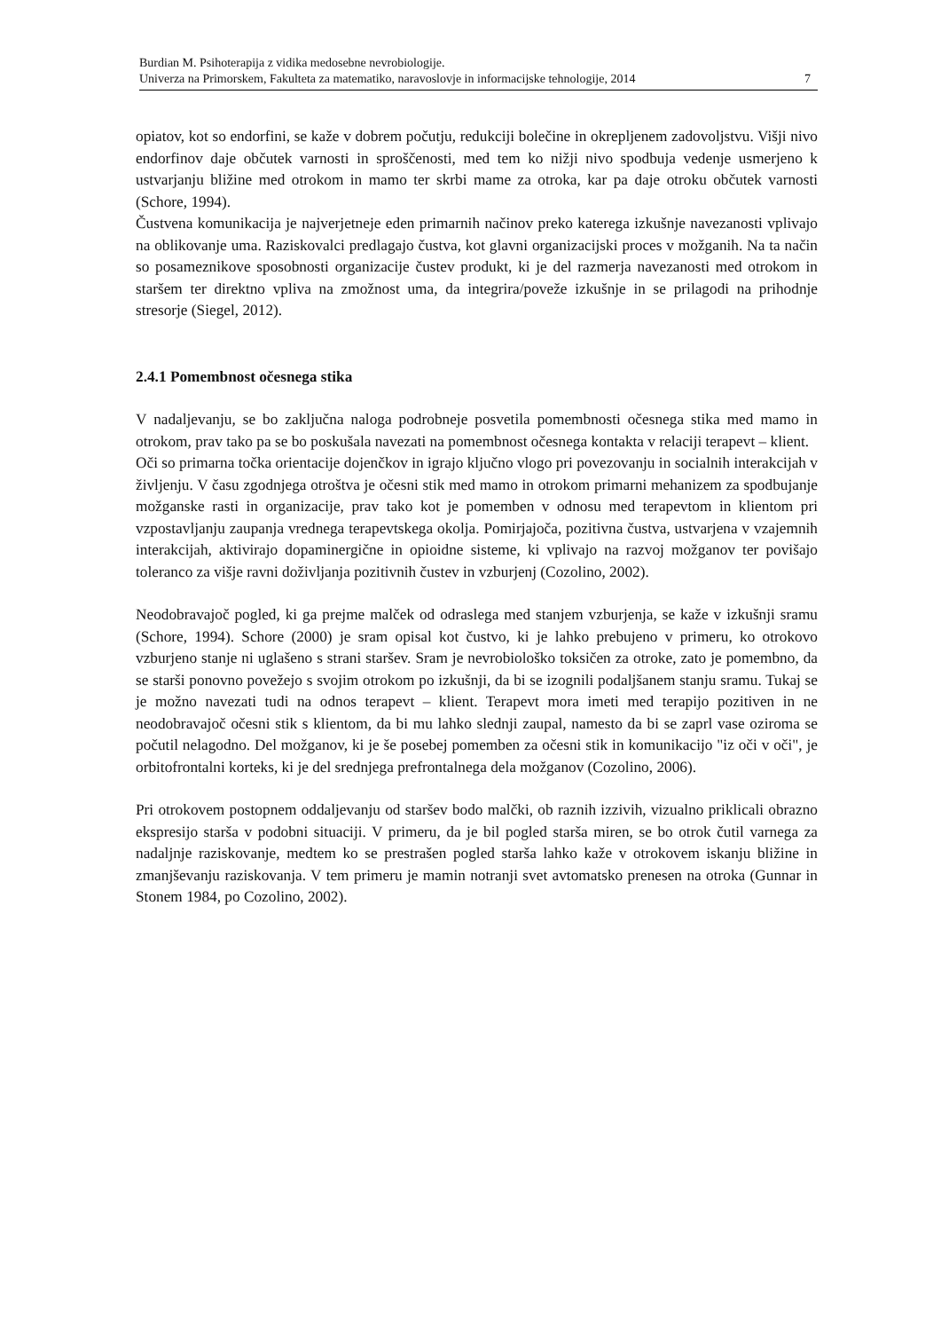Burdian M. Psihoterapija z vidika medosebne nevrobiologije.
Univerza na Primorskem, Fakulteta za matematiko, naravoslovje in informacijske tehnologije, 2014 7
opiatov, kot so endorfini, se kaže v dobrem počutju, redukciji bolečine in okrepljenem zadovoljstvu. Višji nivo endorfinov daje občutek varnosti in sproščenosti, med tem ko nižji nivo spodbuja vedenje usmerjeno k ustvarjanju bližine med otrokom in mamo ter skrbi mame za otroka, kar pa daje otroku občutek varnosti (Schore, 1994).
Čustvena komunikacija je najverjetneje eden primarnih načinov preko katerega izkušnje navezanosti vplivajo na oblikovanje uma. Raziskovalci predlagajo čustva, kot glavni organizacijski proces v možganih. Na ta način so posameznikove sposobnosti organizacije čustev produkt, ki je del razmerja navezanosti med otrokom in staršem ter direktno vpliva na zmožnost uma, da integrira/poveže izkušnje in se prilagodi na prihodnje stresorje (Siegel, 2012).
2.4.1 Pomembnost očesnega stika
V nadaljevanju, se bo zaključna naloga podrobneje posvetila pomembnosti očesnega stika med mamo in otrokom, prav tako pa se bo poskušala navezati na pomembnost očesnega kontakta v relaciji terapevt – klient.
Oči so primarna točka orientacije dojenčkov in igrajo ključno vlogo pri povezovanju in socialnih interakcijah v življenju. V času zgodnjega otroštva je očesni stik med mamo in otrokom primarni mehanizem za spodbujanje možganske rasti in organizacije, prav tako kot je pomemben v odnosu med terapevtom in klientom pri vzpostavljanju zaupanja vrednega terapevtskega okolja. Pomirjajoča, pozitivna čustva, ustvarjena v vzajemnih interakcijah, aktivirajo dopaminergične in opioidne sisteme, ki vplivajo na razvoj možganov ter povišajo toleranco za višje ravni doživljanja pozitivnih čustev in vzburjenj (Cozolino, 2002).
Neodobravajoč pogled, ki ga prejme malček od odraslega med stanjem vzburjenja, se kaže v izkušnji sramu (Schore, 1994). Schore (2000) je sram opisal kot čustvo, ki je lahko prebujeno v primeru, ko otrokovo vzburjeno stanje ni uglašeno s strani staršev. Sram je nevrobiološko toksičen za otroke, zato je pomembno, da se starši ponovno povežejo s svojim otrokom po izkušnji, da bi se izognili podaljšanem stanju sramu. Tukaj se je možno navezati tudi na odnos terapevt – klient. Terapevt mora imeti med terapijo pozitiven in ne neodobravajoč očesni stik s klientom, da bi mu lahko slednji zaupal, namesto da bi se zaprl vase oziroma se počutil nelagodno. Del možganov, ki je še posebej pomemben za očesni stik in komunikacijo "iz oči v oči", je orbitofrontalni korteks, ki je del srednjega prefrontalnega dela možganov (Cozolino, 2006).
Pri otrokovem postopnem oddaljevanju od staršev bodo malčki, ob raznih izzivih, vizualno priklicali obrazno ekspresijo starša v podobni situaciji. V primeru, da je bil pogled starša miren, se bo otrok čutil varnega za nadaljnje raziskovanje, medtem ko se prestrašen pogled starša lahko kaže v otrokovem iskanju bližine in zmanjševanju raziskovanja. V tem primeru je mamin notranji svet avtomatsko prenesen na otroka (Gunnar in Stonem 1984, po Cozolino, 2002).